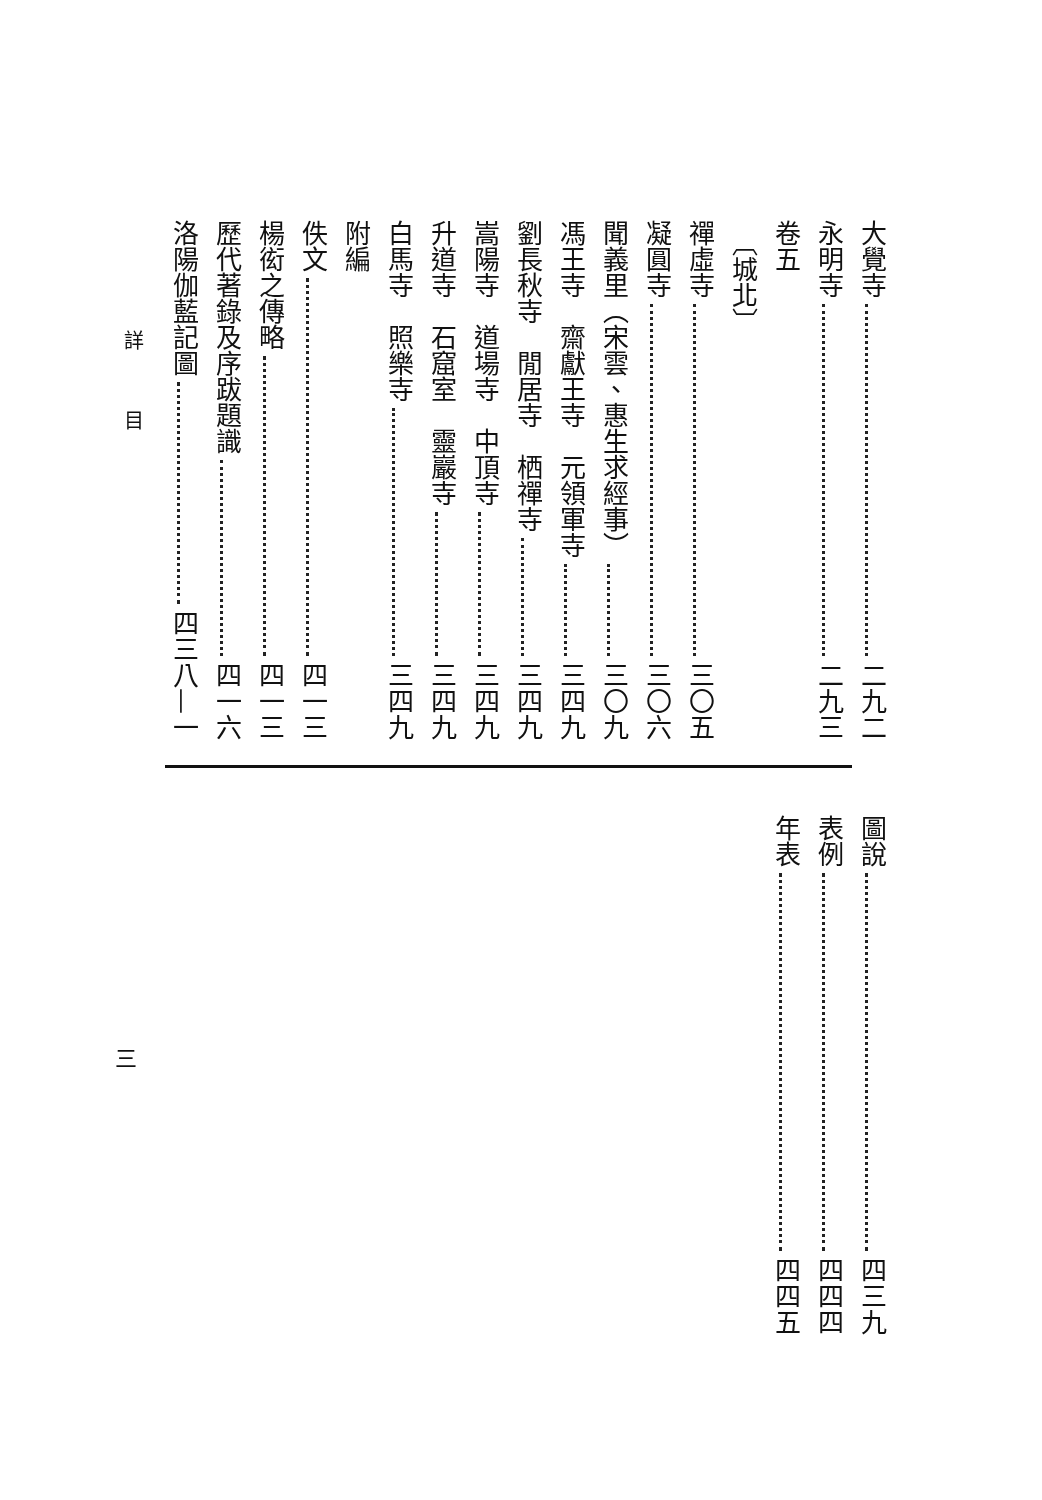大覺寺 二九二
永明寺 二九三
卷五
〔城北〕
禪虛寺 三〇五
凝圓寺 三〇六
聞義里（宋雲、惠生求經事） 三〇九
馮王寺　齋獻王寺　元領軍寺 三四九
劉長秋寺　閒居寺　栖禪寺 三四九
嵩陽寺　道場寺　中頂寺 三四九
升道寺　石窟室　靈巖寺 三四九
白馬寺　照樂寺 三四九
附編
佚文 四一三
楊衒之傳略 四一三
歷代著錄及序跋題識 四一六
洛陽伽藍記圖 四三八—一
詳目
圖說 四三九
表例 四四四
年表 四四五
三